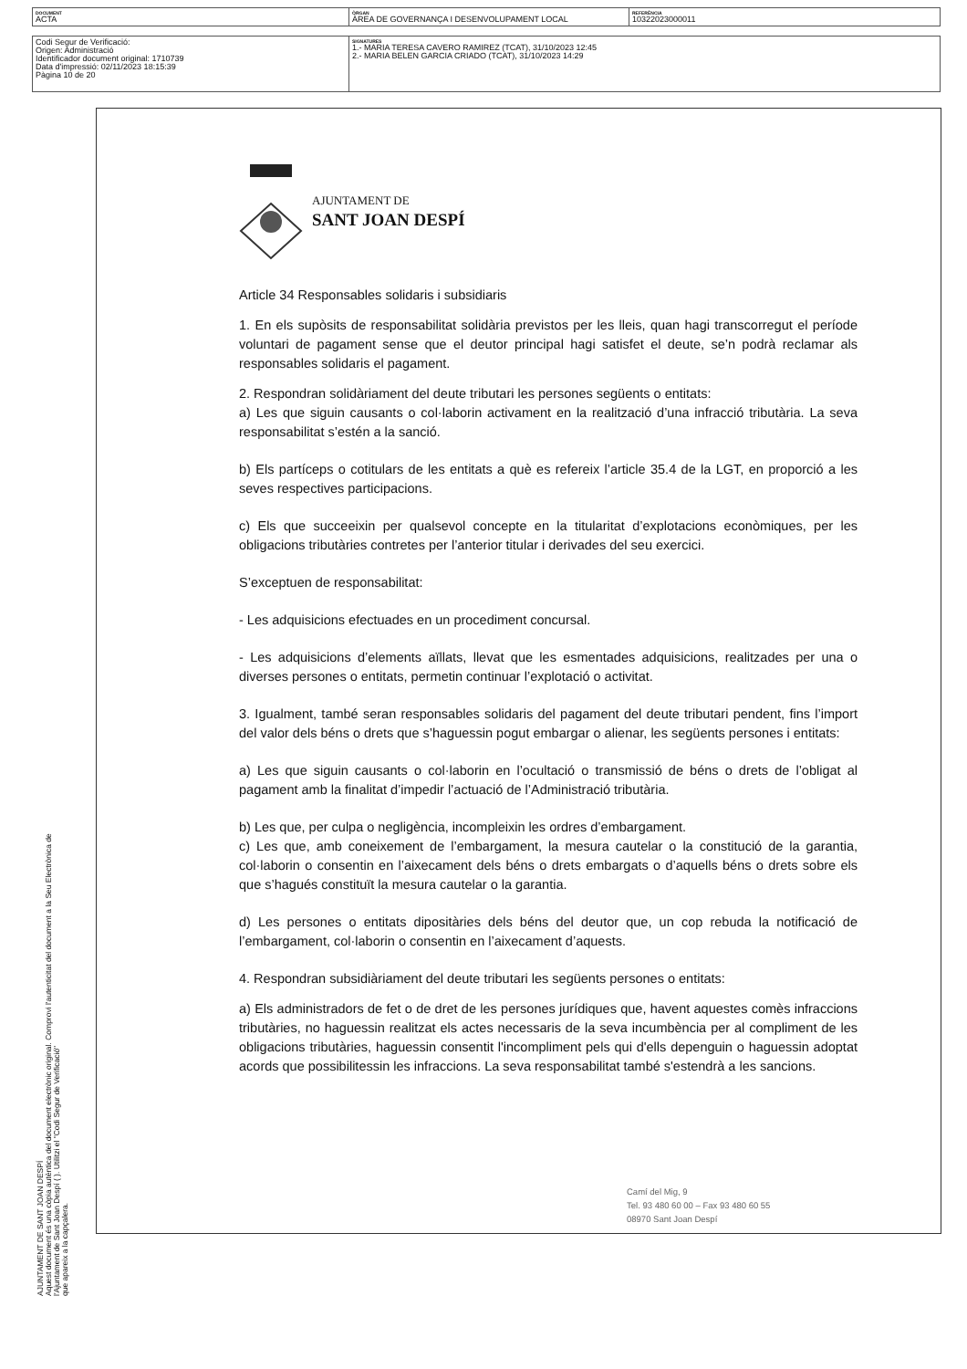| DOCUMENT ACTA | ÒRGAN ÀREA DE GOVERNANÇA I DESENVOLUPAMENT LOCAL | REFERÈNCIA 10322023000011 |
| Codi Segur de Verificació: Origen: Administració Identificador document original: 1710739 Data d'impressió: 02/11/2023 18:15:39 Pàgina 10 de 20 | SIGNATURES 1.- MARIA TERESA CAVERO RAMIREZ (TCAT), 31/10/2023 12:45 2.- MARIA BELEN GARCIA CRIADO (TCAT), 31/10/2023 14:29 |
AJUNTAMENT DE SANT JOAN DESPÍ
Aquest document és una còpia autèntica del document electrònic original. Comprovi l'autenticitat del document a la Seu Electrònica de
l'Ajuntament de Sant Joan Despí ( ). Utilitzi el "Codi Segur de Verificació"
que apareix a la capçalera.
AJUNTAMENT DE
SANT JOAN DESPÍ
Article 34 Responsables solidaris i subsidiaris
1. En els supòsits de responsabilitat solidària previstos per les lleis, quan hagi transcorregut el període voluntari de pagament sense que el deutor principal hagi satisfet el deute, se’n podrà reclamar als responsables solidaris el pagament.
2. Respondran solidàriament del deute tributari les persones següents o entitats:
a) Les que siguin causants o col·laborin activament en la realització d’una infracció tributària. La seva responsabilitat s’estén a la sanció.
b) Els partíceps o cotitulars de les entitats a què es refereix l’article 35.4 de la LGT, en proporció a les seves respectives participacions.
c) Els que succeeixin per qualsevol concepte en la titularitat d’explotacions econòmiques, per les obligacions tributàries contretes per l’anterior titular i derivades del seu exercici.
S’exceptuen de responsabilitat:
- Les adquisicions efectuades en un procediment concursal.
- Les adquisicions d’elements aïllats, llevat que les esmentades adquisicions, realitzades per una o diverses persones o entitats, permetin continuar l’explotació o activitat.
3. Igualment, també seran responsables solidaris del pagament del deute tributari pendent, fins l’import del valor dels béns o drets que s’haguessin pogut embargar o alienar, les següents persones i entitats:
a) Les que siguin causants o col·laborin en l’ocultació o transmissió de béns o drets de l’obligat al pagament amb la finalitat d’impedir l’actuació de l’Administració tributària.
b) Les que, per culpa o negligència, incompleixin les ordres d’embargament.
c) Les que, amb coneixement de l’embargament, la mesura cautelar o la constitució de la garantia, col·laborin o consentin en l’aixecament dels béns o drets embargats o d’aquells béns o drets sobre els que s’hagués constituït la mesura cautelar o la garantia.
d) Les persones o entitats dipositàries dels béns del deutor que, un cop rebuda la notificació de l’embargament, col·laborin o consentin en l’aixecament d’aquests.
4. Respondran subsidiàriament del deute tributari les següents persones o entitats:
a) Els administradors de fet o de dret de les persones jurídiques que, havent aquestes comès infraccions tributàries, no haguessin realitzat els actes necessaris de la seva incumbència per al compliment de les obligacions tributàries, haguessin consentit l'incompliment pels qui d'ells depenguin o haguessin adoptat acords que possibilitessin les infraccions. La seva responsabilitat també s'estendrà a les sancions.
Camí del Mig, 9
Tel. 93 480 60 00 – Fax 93 480 60 55
08970 Sant Joan Despí